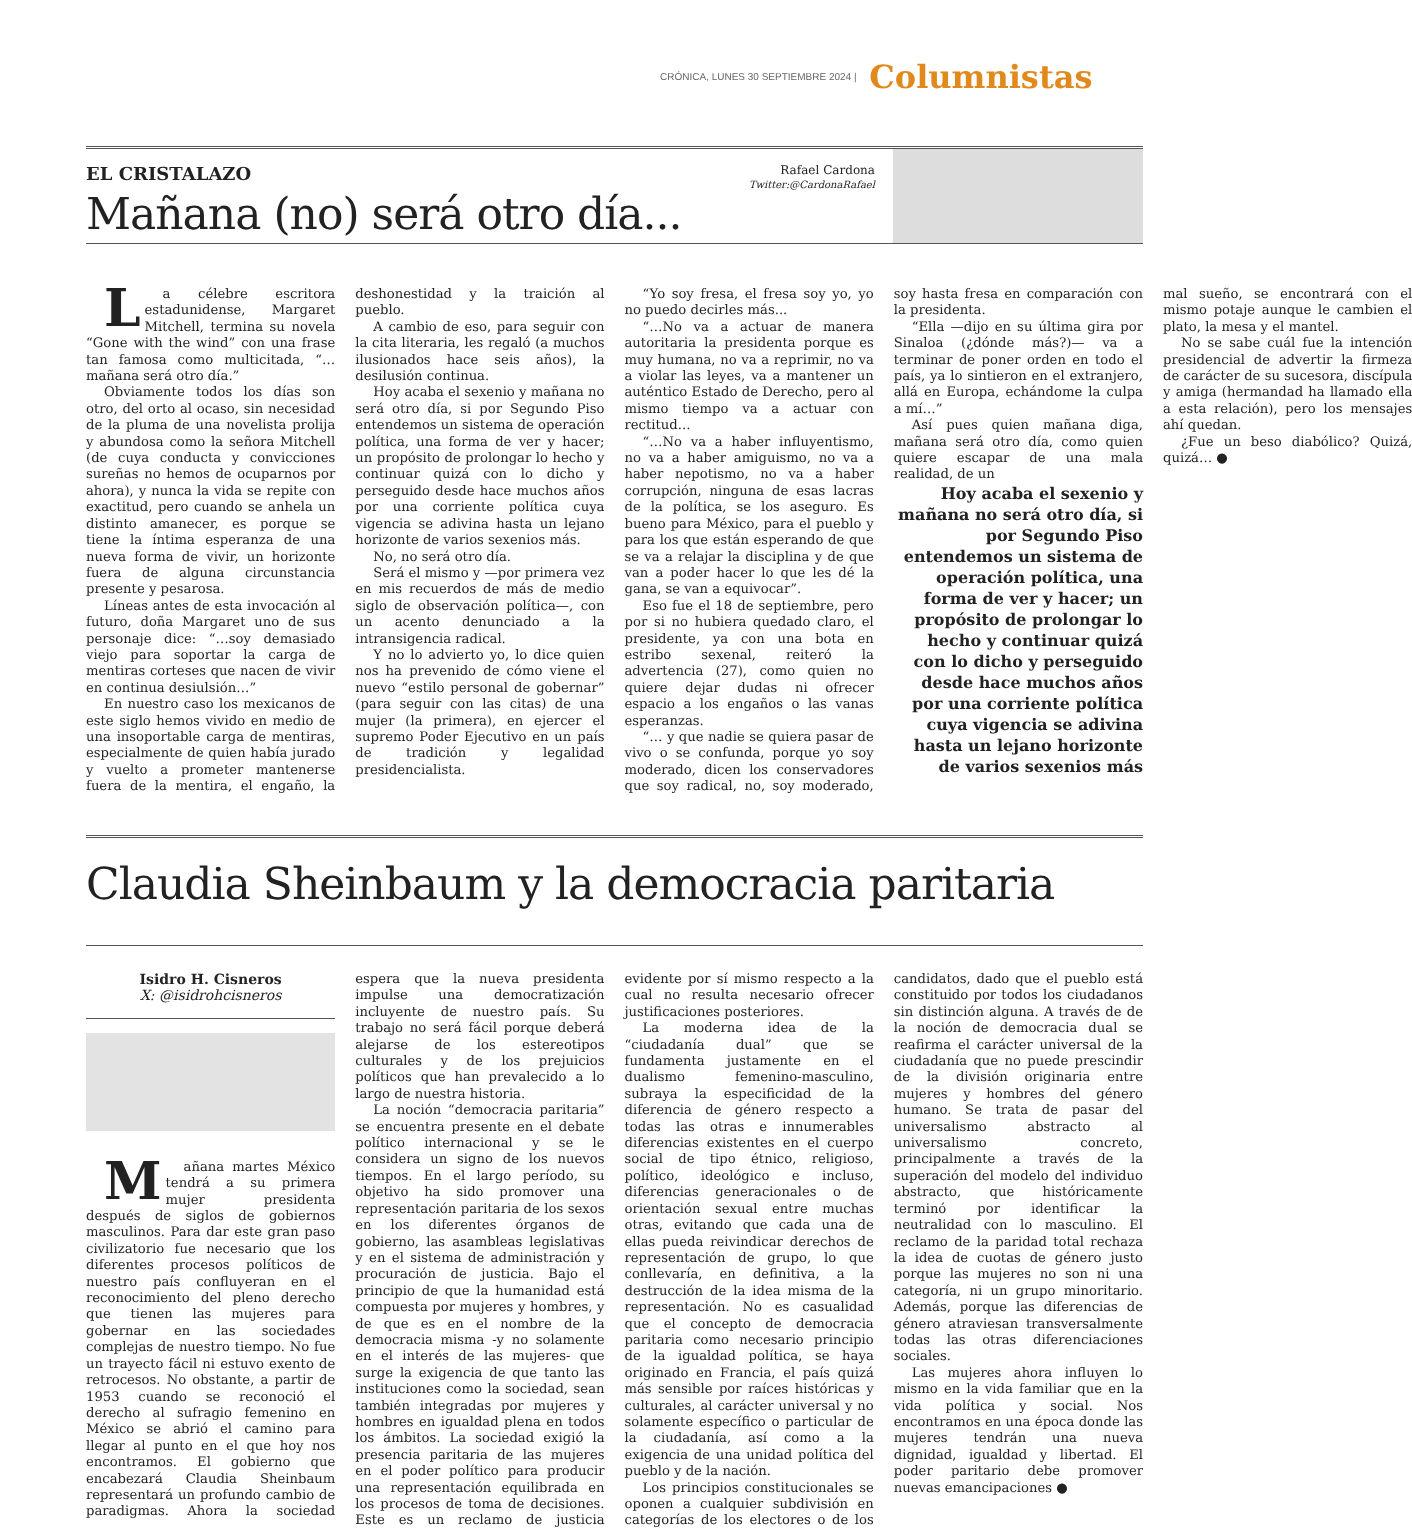CRÓNICA, LUNES 30 SEPTIEMBRE 2024 | Columnistas
EL CRISTALAZO
Mañana (no) será otro día...
Rafael Cardona
Twitter:@CardonaRafael
La célebre escritora estadunidense, Margaret Mitchell, termina su novela “Gone with the wind” con una frase tan famosa como multicitada, “…mañana será otro día.”
Obviamente todos los días son otro, del orto al ocaso, sin necesidad de la pluma de una novelista prolija y abundosa como la señora Mitchell (de cuya conducta y convicciones sureñas no hemos de ocuparnos por ahora), y nunca la vida se repite con exactitud, pero cuando se anhela un distinto amanecer, es porque se tiene la íntima esperanza de una nueva forma de vivir, un horizonte fuera de alguna circunstancia presente y pesarosa.
Líneas antes de esta invocación al futuro, doña Margaret uno de sus personaje dice: “…soy demasiado viejo para soportar la carga de mentiras corteses que nacen de vivir en continua desiulsión…”
En nuestro caso los mexicanos de este siglo hemos vivido en medio de una insoportable carga de mentiras, especialmente de quien había jurado y vuelto a prometer mantenerse fuera de la mentira, el engaño, la deshonestidad y la traición al pueblo.
A cambio de eso, para seguir con la cita literaria, les regaló (a muchos ilusionados hace seis años), la desilusión continua.
Hoy acaba el sexenio y mañana no será otro día, si por Segundo Piso entendemos un sistema de operación política, una forma de ver y hacer; un propósito de prolongar lo hecho y continuar quizá con lo dicho y perseguido desde hace muchos años por una corriente política cuya vigencia se adivina hasta un lejano horizonte de varios sexenios más.
No, no será otro día.
Será el mismo y —por primera vez en mis recuerdos de más de medio siglo de observación política—, con un acento denunciado a la intransigencia radical.
Y no lo advierto yo, lo dice quien nos ha prevenido de cómo viene el nuevo “estilo personal de gobernar” (para seguir con las citas) de una mujer (la primera), en ejercer el supremo Poder Ejecutivo en un país de tradición y legalidad presidencialista.
“Yo soy fresa, el fresa soy yo, yo no puedo decirles más...
“…No va a actuar de manera autoritaria la presidenta porque es muy humana, no va a reprimir, no va a violar las leyes, va a mantener un auténtico Estado de Derecho, pero al mismo tiempo va a actuar con rectitud...
“…No va a haber influyentismo, no va a haber amiguismo, no va a haber nepotismo, no va a haber corrupción, ninguna de esas lacras de la política, se los aseguro. Es bueno para México, para el pueblo y para los que están esperando de que se va a relajar la disciplina y de que van a poder hacer lo que les dé la gana, se van a equivocar”.
Eso fue el 18 de septiembre, pero por si no hubiera quedado claro, el presidente, ya con una bota en estribo sexenal, reiteró la advertencia (27), como quien no quiere dejar dudas ni ofrecer espacio a los engaños o las vanas esperanzas.
“… y que nadie se quiera pasar de vivo o se confunda, porque yo soy moderado, dicen los conservadores que soy radical, no, soy moderado, soy hasta fresa en comparación con la presidenta.
“Ella —dijo en su última gira por Sinaloa (¿dónde más?)— va a terminar de poner orden en todo el país, ya lo sintieron en el extranjero, allá en Europa, echándome la culpa a mí…”
Así pues quien mañana diga, mañana será otro día, como quien quiere escapar de una mala realidad, de un
Hoy acaba el sexenio y mañana no será otro día, si por Segundo Piso entendemos un sistema de operación política, una forma de ver y hacer; un propósito de prolongar lo hecho y continuar quizá con lo dicho y perseguido desde hace muchos años por una corriente política cuya vigencia se adivina hasta un lejano horizonte de varios sexenios más
mal sueño, se encontrará con el mismo potaje aunque le cambien el plato, la mesa y el mantel.
No se sabe cuál fue la intención presidencial de advertir la firmeza de carácter de su sucesora, discípula y amiga (hermandad ha llamado ella a esta relación), pero los mensajes ahí quedan.
¿Fue un beso diabólico? Quizá, quizá… ●
Claudia Sheinbaum y la democracia paritaria
Isidro H. Cisneros
X: @isidrohcisneros
Mañana martes México tendrá a su primera mujer presidenta después de siglos de gobiernos masculinos. Para dar este gran paso civilizatorio fue necesario que los diferentes procesos políticos de nuestro país confluyeran en el reconocimiento del pleno derecho que tienen las mujeres para gobernar en las sociedades complejas de nuestro tiempo. No fue un trayecto fácil ni estuvo exento de retrocesos. No obstante, a partir de 1953 cuando se reconoció el derecho al sufragio femenino en México se abrió el camino para llegar al punto en el que hoy nos encontramos. El gobierno que encabezará Claudia Sheinbaum representará un profundo cambio de paradigmas. Ahora la sociedad espera que la nueva presidenta impulse una democratización incluyente de nuestro país. Su trabajo no será fácil porque deberá alejarse de los estereotipos culturales y de los prejuicios políticos que han prevalecido a lo largo de nuestra historia.
La noción “democracia paritaria” se encuentra presente en el debate político internacional y se le considera un signo de los nuevos tiempos. En el largo período, su objetivo ha sido promover una representación paritaria de los sexos en los diferentes órganos de gobierno, las asambleas legislativas y en el sistema de administración y procuración de justicia. Bajo el principio de que la humanidad está compuesta por mujeres y hombres, y de que es en el nombre de la democracia misma -y no solamente en el interés de las mujeres- que surge la exigencia de que tanto las instituciones como la sociedad, sean también integradas por mujeres y hombres en igualdad plena en todos los ámbitos. La sociedad exigió la presencia paritaria de las mujeres en el poder político para producir una representación equilibrada en los procesos de toma de decisiones. Este es un reclamo de justicia evidente por sí mismo respecto a la cual no resulta necesario ofrecer justificaciones posteriores.
La moderna idea de la “ciudadanía dual” que se fundamenta justamente en el dualismo femenino-masculino, subraya la especificidad de la diferencia de género respecto a todas las otras e innumerables diferencias existentes en el cuerpo social de tipo étnico, religioso, político, ideológico e incluso, diferencias generacionales o de orientación sexual entre muchas otras, evitando que cada una de ellas pueda reivindicar derechos de representación de grupo, lo que conllevaría, en definitiva, a la destrucción de la idea misma de la representación. No es casualidad que el concepto de democracia paritaria como necesario principio de la igualdad política, se haya originado en Francia, el país quizá más sensible por raíces históricas y culturales, al carácter universal y no solamente específico o particular de la ciudadanía, así como a la exigencia de una unidad política del pueblo y de la nación.
Los principios constitucionales se oponen a cualquier subdivisión en categorías de los electores o de los candidatos, dado que el pueblo está constituido por todos los ciudadanos sin distinción alguna. A través de de la noción de democracia dual se reafirma el carácter universal de la ciudadanía que no puede prescindir de la división originaria entre mujeres y hombres del género humano. Se trata de pasar del universalismo abstracto al universalismo concreto, principalmente a través de la superación del modelo del individuo abstracto, que históricamente terminó por identificar la neutralidad con lo masculino. El reclamo de la paridad total rechaza la idea de cuotas de género justo porque las mujeres no son ni una categoría, ni un grupo minoritario. Además, porque las diferencias de género atraviesan transversalmente todas las otras diferenciaciones sociales.
Las mujeres ahora influyen lo mismo en la vida familiar que en la vida política y social. Nos encontramos en una época donde las mujeres tendrán una nueva dignidad, igualdad y libertad. El poder paritario debe promover nuevas emancipaciones ●